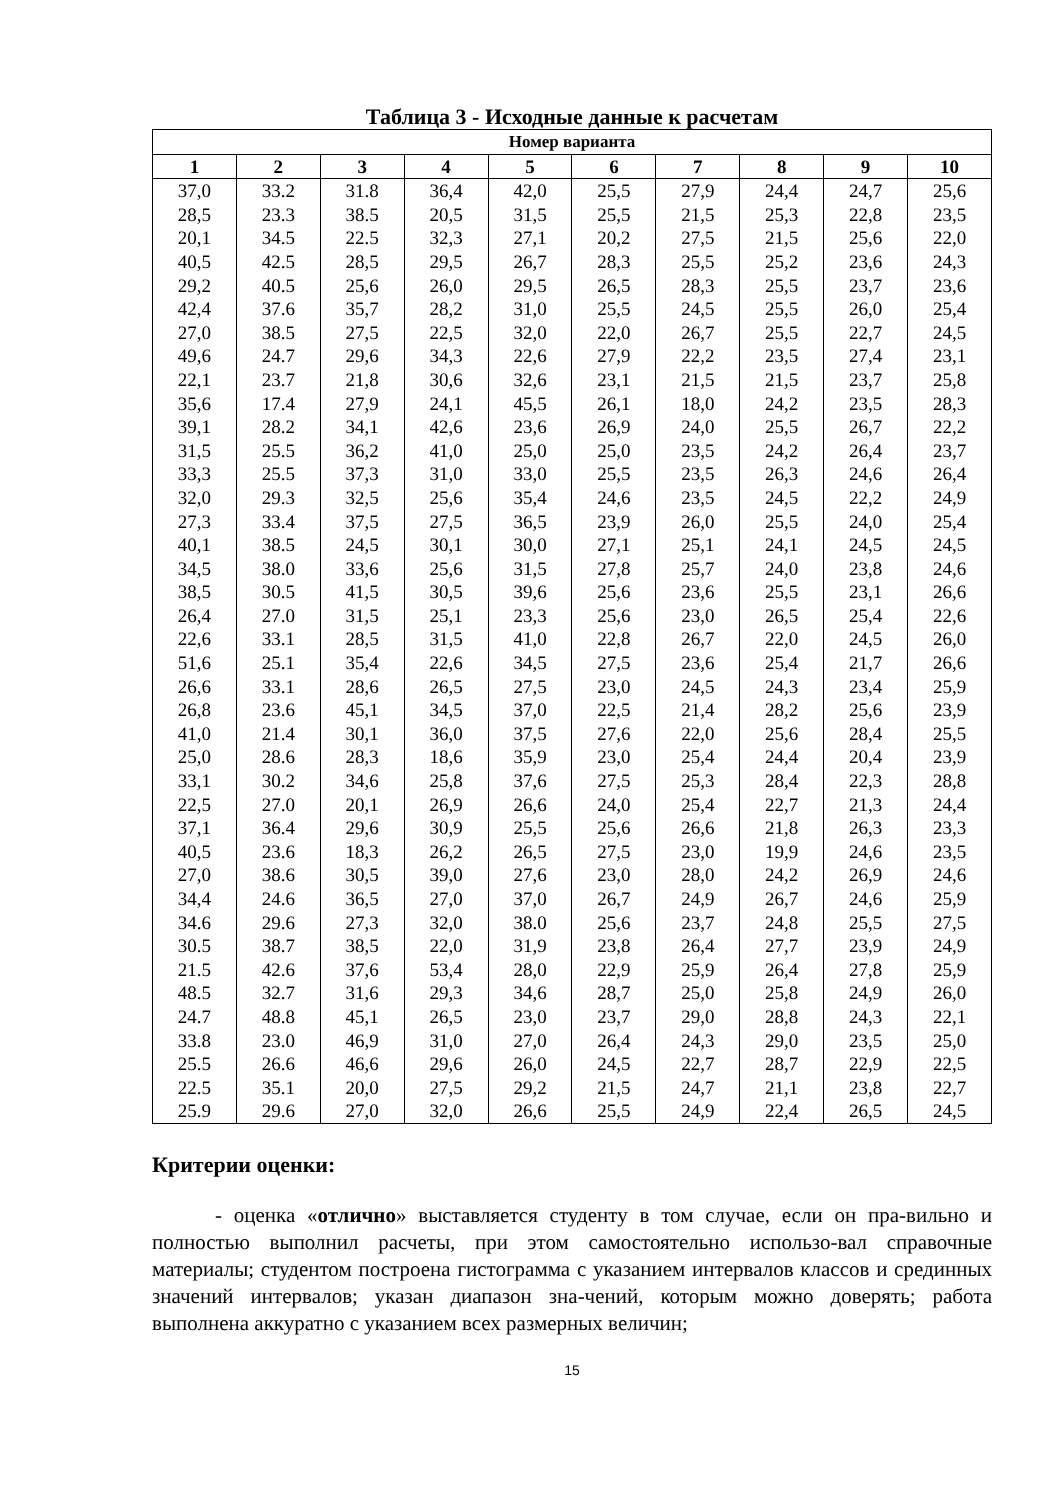Таблица 3 - Исходные данные к расчетам
| Номер варианта | | | | | | | | | |
| --- | --- | --- | --- | --- | --- | --- | --- | --- | --- |
| 1 | 2 | 3 | 4 | 5 | 6 | 7 | 8 | 9 | 10 |
| 37,0 | 33.2 | 31.8 | 36,4 | 42,0 | 25,5 | 27,9 | 24,4 | 24,7 | 25,6 |
| 28,5 | 23.3 | 38.5 | 20,5 | 31,5 | 25,5 | 21,5 | 25,3 | 22,8 | 23,5 |
| 20,1 | 34.5 | 22.5 | 32,3 | 27,1 | 20,2 | 27,5 | 21,5 | 25,6 | 22,0 |
| 40,5 | 42.5 | 28,5 | 29,5 | 26,7 | 28,3 | 25,5 | 25,2 | 23,6 | 24,3 |
| 29,2 | 40.5 | 25,6 | 26,0 | 29,5 | 26,5 | 28,3 | 25,5 | 23,7 | 23,6 |
| 42,4 | 37.6 | 35,7 | 28,2 | 31,0 | 25,5 | 24,5 | 25,5 | 26,0 | 25,4 |
| 27,0 | 38.5 | 27,5 | 22,5 | 32,0 | 22,0 | 26,7 | 25,5 | 22,7 | 24,5 |
| 49,6 | 24.7 | 29,6 | 34,3 | 22,6 | 27,9 | 22,2 | 23,5 | 27,4 | 23,1 |
| 22,1 | 23.7 | 21,8 | 30,6 | 32,6 | 23,1 | 21,5 | 21,5 | 23,7 | 25,8 |
| 35,6 | 17.4 | 27,9 | 24,1 | 45,5 | 26,1 | 18,0 | 24,2 | 23,5 | 28,3 |
| 39,1 | 28.2 | 34,1 | 42,6 | 23,6 | 26,9 | 24,0 | 25,5 | 26,7 | 22,2 |
| 31,5 | 25.5 | 36,2 | 41,0 | 25,0 | 25,0 | 23,5 | 24,2 | 26,4 | 23,7 |
| 33,3 | 25.5 | 37,3 | 31,0 | 33,0 | 25,5 | 23,5 | 26,3 | 24,6 | 26,4 |
| 32,0 | 29.3 | 32,5 | 25,6 | 35,4 | 24,6 | 23,5 | 24,5 | 22,2 | 24,9 |
| 27,3 | 33.4 | 37,5 | 27,5 | 36,5 | 23,9 | 26,0 | 25,5 | 24,0 | 25,4 |
| 40,1 | 38.5 | 24,5 | 30,1 | 30,0 | 27,1 | 25,1 | 24,1 | 24,5 | 24,5 |
| 34,5 | 38.0 | 33,6 | 25,6 | 31,5 | 27,8 | 25,7 | 24,0 | 23,8 | 24,6 |
| 38,5 | 30.5 | 41,5 | 30,5 | 39,6 | 25,6 | 23,6 | 25,5 | 23,1 | 26,6 |
| 26,4 | 27.0 | 31,5 | 25,1 | 23,3 | 25,6 | 23,0 | 26,5 | 25,4 | 22,6 |
| 22,6 | 33.1 | 28,5 | 31,5 | 41,0 | 22,8 | 26,7 | 22,0 | 24,5 | 26,0 |
| 51,6 | 25.1 | 35,4 | 22,6 | 34,5 | 27,5 | 23,6 | 25,4 | 21,7 | 26,6 |
| 26,6 | 33.1 | 28,6 | 26,5 | 27,5 | 23,0 | 24,5 | 24,3 | 23,4 | 25,9 |
| 26,8 | 23.6 | 45,1 | 34,5 | 37,0 | 22,5 | 21,4 | 28,2 | 25,6 | 23,9 |
| 41,0 | 21.4 | 30,1 | 36,0 | 37,5 | 27,6 | 22,0 | 25,6 | 28,4 | 25,5 |
| 25,0 | 28.6 | 28,3 | 18,6 | 35,9 | 23,0 | 25,4 | 24,4 | 20,4 | 23,9 |
| 33,1 | 30.2 | 34,6 | 25,8 | 37,6 | 27,5 | 25,3 | 28,4 | 22,3 | 28,8 |
| 22,5 | 27.0 | 20,1 | 26,9 | 26,6 | 24,0 | 25,4 | 22,7 | 21,3 | 24,4 |
| 37,1 | 36.4 | 29,6 | 30,9 | 25,5 | 25,6 | 26,6 | 21,8 | 26,3 | 23,3 |
| 40,5 | 23.6 | 18,3 | 26,2 | 26,5 | 27,5 | 23,0 | 19,9 | 24,6 | 23,5 |
| 27,0 | 38.6 | 30,5 | 39,0 | 27,6 | 23,0 | 28,0 | 24,2 | 26,9 | 24,6 |
| 34,4 | 24.6 | 36,5 | 27,0 | 37,0 | 26,7 | 24,9 | 26,7 | 24,6 | 25,9 |
| 34.6 | 29.6 | 27,3 | 32,0 | 38.0 | 25,6 | 23,7 | 24,8 | 25,5 | 27,5 |
| 30.5 | 38.7 | 38,5 | 22,0 | 31,9 | 23,8 | 26,4 | 27,7 | 23,9 | 24,9 |
| 21.5 | 42.6 | 37,6 | 53,4 | 28,0 | 22,9 | 25,9 | 26,4 | 27,8 | 25,9 |
| 48.5 | 32.7 | 31,6 | 29,3 | 34,6 | 28,7 | 25,0 | 25,8 | 24,9 | 26,0 |
| 24.7 | 48.8 | 45,1 | 26,5 | 23,0 | 23,7 | 29,0 | 28,8 | 24,3 | 22,1 |
| 33.8 | 23.0 | 46,9 | 31,0 | 27,0 | 26,4 | 24,3 | 29,0 | 23,5 | 25,0 |
| 25.5 | 26.6 | 46,6 | 29,6 | 26,0 | 24,5 | 22,7 | 28,7 | 22,9 | 22,5 |
| 22.5 | 35.1 | 20,0 | 27,5 | 29,2 | 21,5 | 24,7 | 21,1 | 23,8 | 22,7 |
| 25.9 | 29.6 | 27,0 | 32,0 | 26,6 | 25,5 | 24,9 | 22,4 | 26,5 | 24,5 |
Критерии оценки:
- оценка «отлично» выставляется студенту в том случае, если он пра-вильно и полностью выполнил расчеты, при этом самостоятельно использо-вал справочные материалы; студентом построена гистограмма с указанием интервалов классов и срединных значений интервалов; указан диапазон зна-чений, которым можно доверять; работа выполнена аккуратно с указанием всех размерных величин;
15